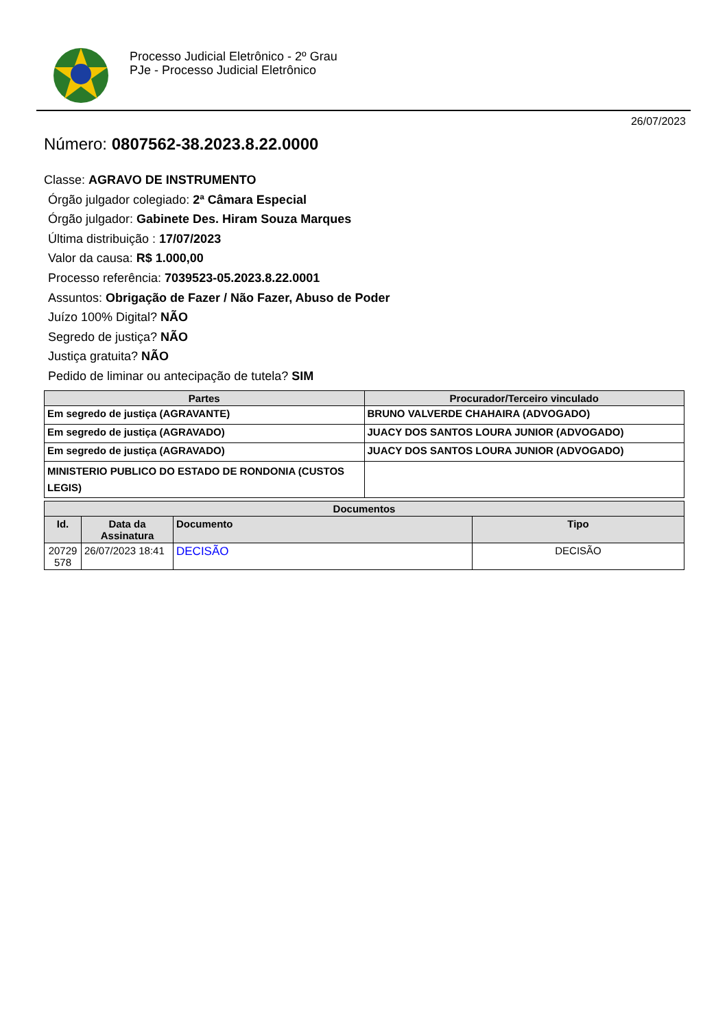Processo Judicial Eletrônico - 2º Grau
PJe - Processo Judicial Eletrônico
26/07/2023
Número: 0807562-38.2023.8.22.0000
Classe: AGRAVO DE INSTRUMENTO
Órgão julgador colegiado: 2ª Câmara Especial
Órgão julgador: Gabinete Des. Hiram Souza Marques
Última distribuição : 17/07/2023
Valor da causa: R$ 1.000,00
Processo referência: 7039523-05.2023.8.22.0001
Assuntos: Obrigação de Fazer / Não Fazer, Abuso de Poder
Juízo 100% Digital? NÃO
Segredo de justiça? NÃO
Justiça gratuita? NÃO
Pedido de liminar ou antecipação de tutela? SIM
| Partes | Procurador/Terceiro vinculado |
| --- | --- |
| Em segredo de justiça (AGRAVANTE) | BRUNO VALVERDE CHAHAIRA (ADVOGADO) |
| Em segredo de justiça (AGRAVADO) | JUACY DOS SANTOS LOURA JUNIOR (ADVOGADO) |
| Em segredo de justiça (AGRAVADO) | JUACY DOS SANTOS LOURA JUNIOR (ADVOGADO) |
| MINISTERIO PUBLICO DO ESTADO DE RONDONIA (CUSTOS LEGIS) | |
| Documentos | | | |
| --- | --- | --- | --- |
| Id. | Data da Assinatura | Documento | Tipo |
| 20729 578 | 26/07/2023 18:41 | DECISÃO | DECISÃO |